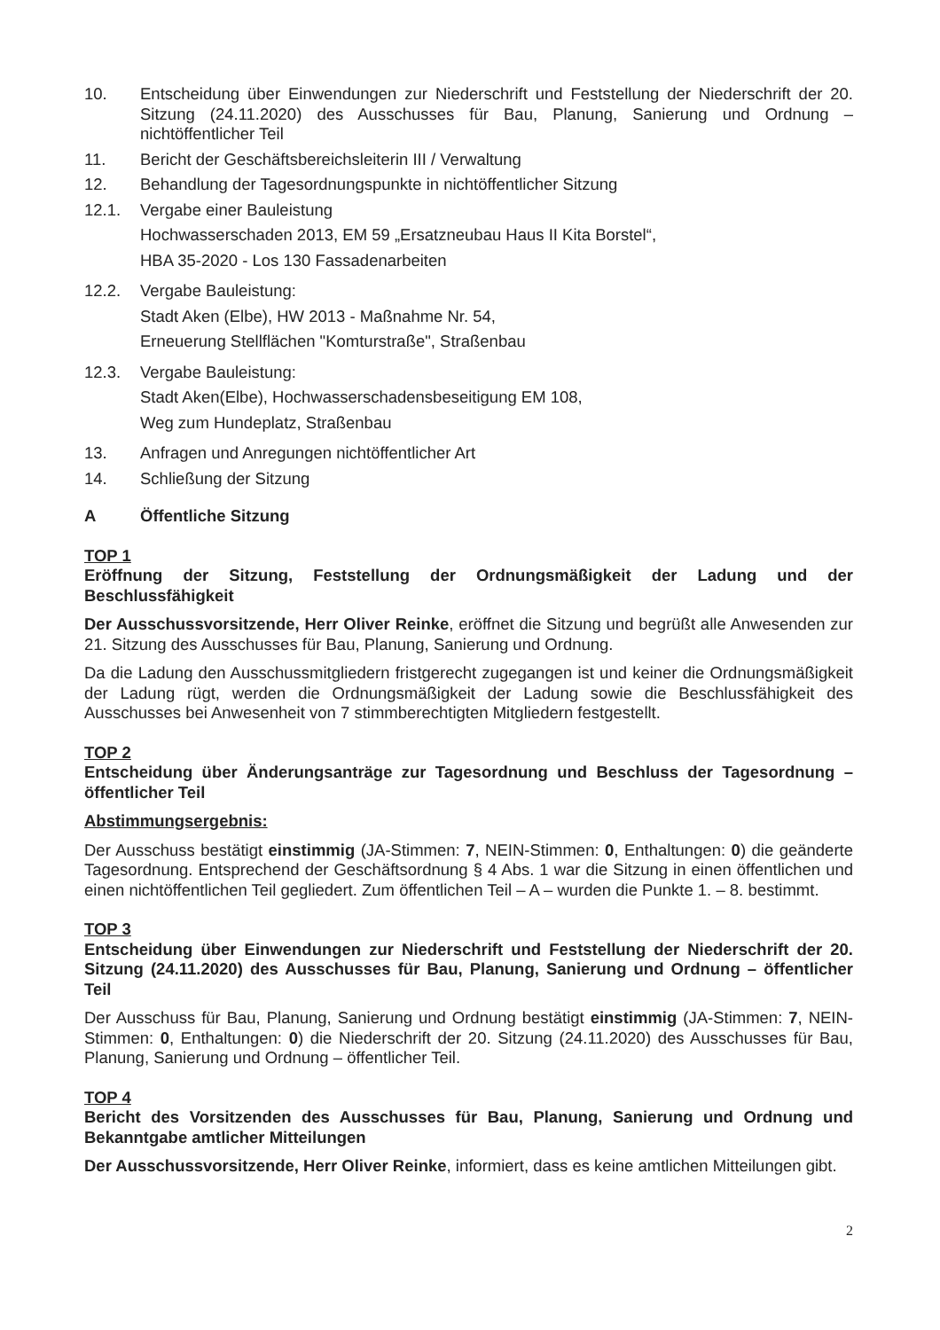10. Entscheidung über Einwendungen zur Niederschrift und Feststellung der Niederschrift der 20. Sitzung (24.11.2020) des Ausschusses für Bau, Planung, Sanierung und Ordnung – nichtöffentlicher Teil
11. Bericht der Geschäftsbereichsleiterin III / Verwaltung
12. Behandlung der Tagesordnungspunkte in nichtöffentlicher Sitzung
12.1. Vergabe einer Bauleistung
Hochwasserschaden 2013, EM 59 „Ersatzneubau Haus II Kita Borstel“,
HBA 35-2020 - Los 130 Fassadenarbeiten
12.2. Vergabe Bauleistung:
Stadt Aken (Elbe), HW 2013 - Maßnahme Nr. 54,
Erneuerung Stellflächen "Komturstraße", Straßenbau
12.3. Vergabe Bauleistung:
Stadt Aken(Elbe), Hochwasserschadensbeseitigung EM 108,
Weg zum Hundeplatz, Straßenbau
13. Anfragen und Anregungen nichtöffentlicher Art
14. Schließung der Sitzung
A Öffentliche Sitzung
TOP 1
Eröffnung der Sitzung, Feststellung der Ordnungsmäßigkeit der Ladung und der Beschlussfähigkeit
Der Ausschussvorsitzende, Herr Oliver Reinke, eröffnet die Sitzung und begrüßt alle Anwesenden zur 21. Sitzung des Ausschusses für Bau, Planung, Sanierung und Ordnung.
Da die Ladung den Ausschussmitgliedern fristgerecht zugegangen ist und keiner die Ordnungsmäßigkeit der Ladung rügt, werden die Ordnungsmäßigkeit der Ladung sowie die Beschlussfähigkeit des Ausschusses bei Anwesenheit von 7 stimmberechtigten Mitgliedern festgestellt.
TOP 2
Entscheidung über Änderungsanträge zur Tagesordnung und Beschluss der Tagesordnung – öffentlicher Teil
Abstimmungsergebnis:
Der Ausschuss bestätigt einstimmig (JA-Stimmen: 7, NEIN-Stimmen: 0, Enthaltungen: 0) die geänderte Tagesordnung. Entsprechend der Geschäftsordnung § 4 Abs. 1 war die Sitzung in einen öffentlichen und einen nichtöffentlichen Teil gegliedert. Zum öffentlichen Teil – A – wurden die Punkte 1. – 8. bestimmt.
TOP 3
Entscheidung über Einwendungen zur Niederschrift und Feststellung der Niederschrift der 20. Sitzung (24.11.2020) des Ausschusses für Bau, Planung, Sanierung und Ordnung – öffentlicher Teil
Der Ausschuss für Bau, Planung, Sanierung und Ordnung bestätigt einstimmig (JA-Stimmen: 7, NEIN-Stimmen: 0, Enthaltungen: 0) die Niederschrift der 20. Sitzung (24.11.2020) des Ausschusses für Bau, Planung, Sanierung und Ordnung – öffentlicher Teil.
TOP 4
Bericht des Vorsitzenden des Ausschusses für Bau, Planung, Sanierung und Ordnung und Bekanntgabe amtlicher Mitteilungen
Der Ausschussvorsitzende, Herr Oliver Reinke, informiert, dass es keine amtlichen Mitteilungen gibt.
2